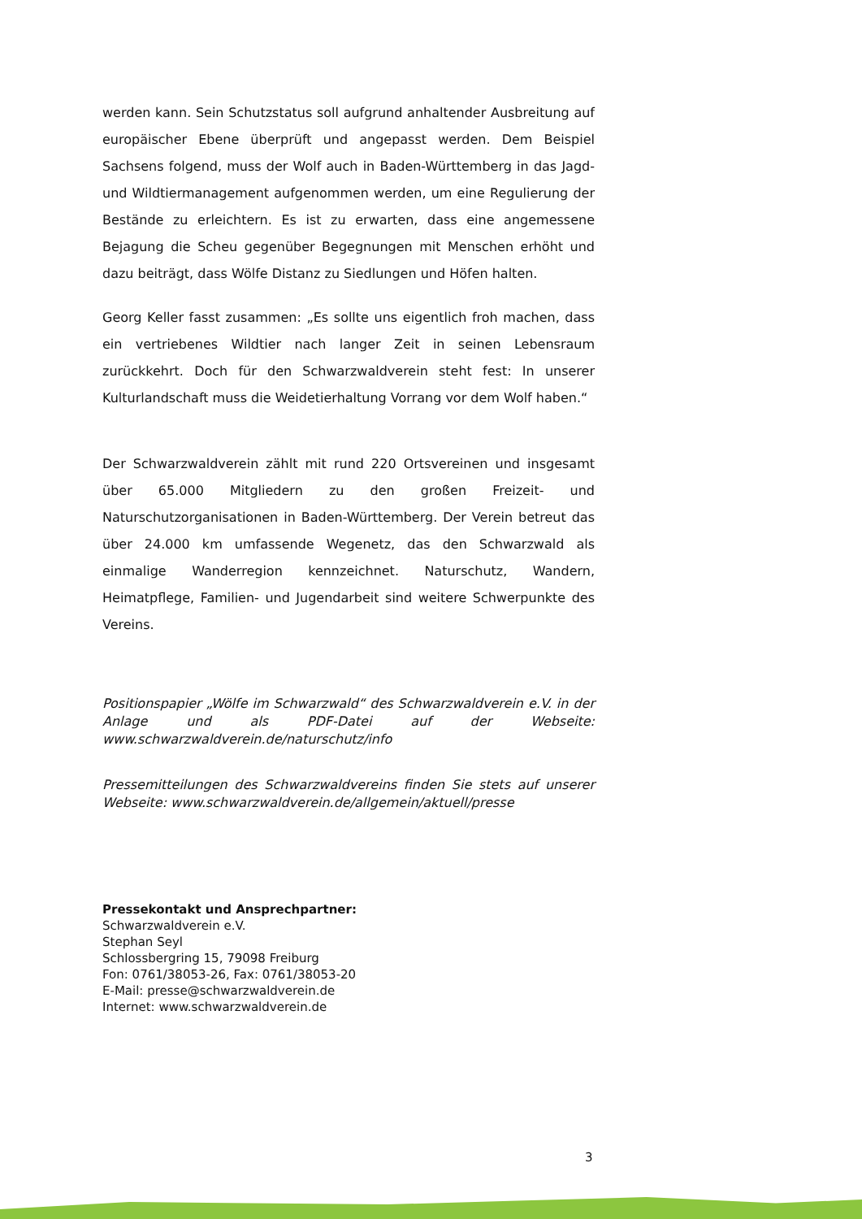werden kann. Sein Schutzstatus soll aufgrund anhaltender Ausbreitung auf europäischer Ebene überprüft und angepasst werden. Dem Beispiel Sachsens folgend, muss der Wolf auch in Baden-Württemberg in das Jagd- und Wildtiermanagement aufgenommen werden, um eine Regulierung der Bestände zu erleichtern. Es ist zu erwarten, dass eine angemessene Bejagung die Scheu gegenüber Begegnungen mit Menschen erhöht und dazu beiträgt, dass Wölfe Distanz zu Siedlungen und Höfen halten.
Georg Keller fasst zusammen: „Es sollte uns eigentlich froh machen, dass ein vertriebenes Wildtier nach langer Zeit in seinen Lebensraum zurückkehrt. Doch für den Schwarzwaldverein steht fest: In unserer Kulturlandschaft muss die Weidetierhaltung Vorrang vor dem Wolf haben.“
Der Schwarzwaldverein zählt mit rund 220 Ortsvereinen und insgesamt über 65.000 Mitgliedern zu den großen Freizeit- und Naturschutzorganisationen in Baden-Württemberg. Der Verein betreut das über 24.000 km umfassende Wegenetz, das den Schwarzwald als einmalige Wanderregion kennzeichnet. Naturschutz, Wandern, Heimatpflege, Familien- und Jugendarbeit sind weitere Schwerpunkte des Vereins.
Positionspapier „Wölfe im Schwarzwald“ des Schwarzwaldverein e.V. in der Anlage und als PDF-Datei auf der Webseite: www.schwarzwaldverein.de/naturschutz/info
Pressemitteilungen des Schwarzwaldvereins finden Sie stets auf unserer Webseite: www.schwarzwaldverein.de/allgemein/aktuell/presse
Pressekontakt und Ansprechpartner:
Schwarzwaldverein e.V.
Stephan Seyl
Schlossbergring 15, 79098 Freiburg
Fon: 0761/38053-26, Fax: 0761/38053-20
E-Mail: presse@schwarzwaldverein.de
Internet: www.schwarzwaldverein.de
3